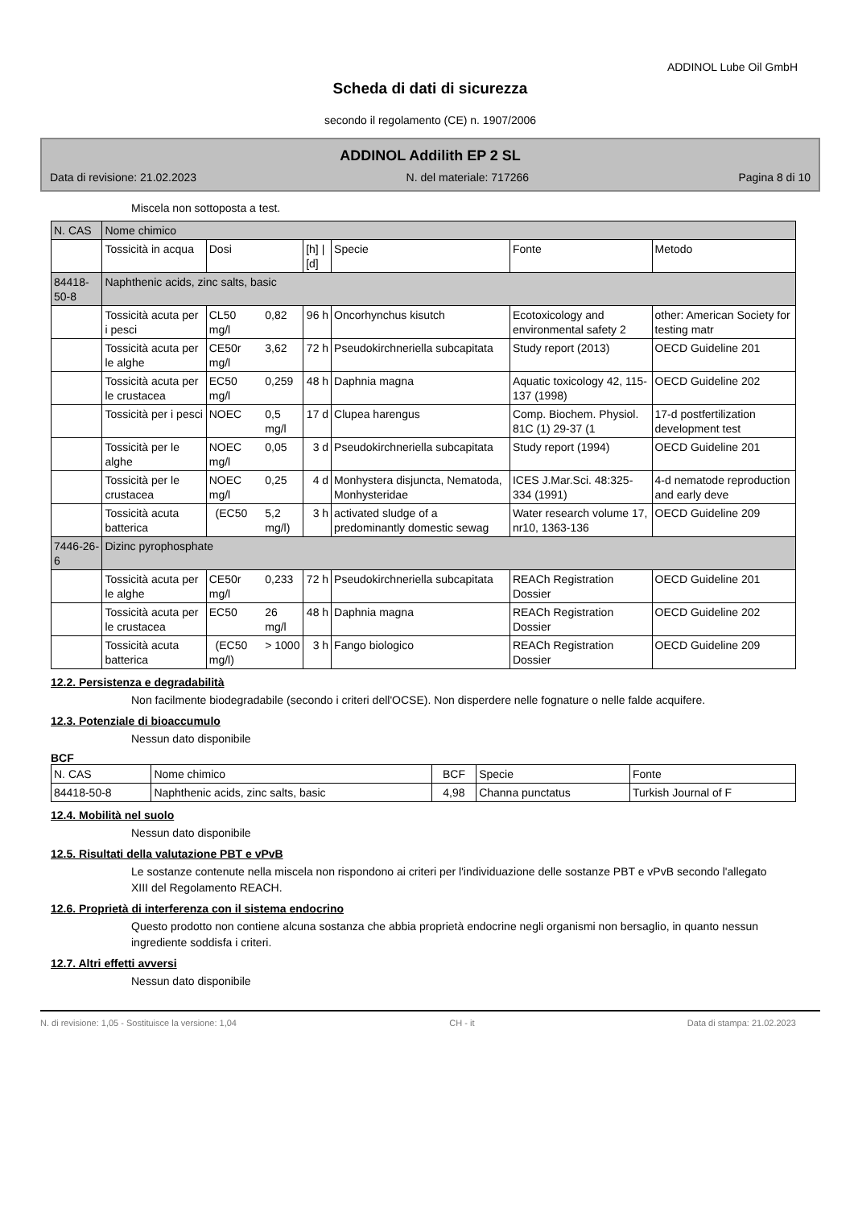ADDINOL Lube Oil GmbH
Scheda di dati di sicurezza
secondo il regolamento (CE) n. 1907/2006
ADDINOL Addilith EP 2 SL
Data di revisione: 21.02.2023 N. del materiale: 717266 Pagina 8 di 10
Miscela non sottoposta a test.
| N. CAS | Nome chimico | | | | | | |
| --- | --- | --- | --- | --- | --- | --- | --- |
| | Tossicità in acqua | Dosi | | [h] / [d] | Specie | Fonte | Metodo |
| 84418-50-8 | Naphthenic acids, zinc salts, basic | | | | | | |
| | Tossicità acuta per i pesci | CL50 mg/l | 0,82 | 96 h | Oncorhynchus kisutch | Ecotoxicology and environmental safety 2 | other: American Society for testing matr |
| | Tossicità acuta per le alghe | CE50r mg/l | 3,62 | 72 h | Pseudokirchneriella subcapitata | Study report (2013) | OECD Guideline 201 |
| | Tossicità acuta per le crustacea | EC50 mg/l | 0,259 | 48 h | Daphnia magna | Aquatic toxicology 42, 115-137 (1998) | OECD Guideline 202 |
| | Tossicità per i pesci | NOEC | 0,5 mg/l | 17 d | Clupea harengus | Comp. Biochem. Physiol. 81C (1) 29-37 (1 | 17-d postfertilization development test |
| | Tossicità per le alghe | NOEC mg/l | 0,05 | 3 d | Pseudokirchneriella subcapitata | Study report (1994) | OECD Guideline 201 |
| | Tossicità per le crustacea | NOEC mg/l | 0,25 | 4 d | Monhystera disjuncta, Nematoda, Monhysteridae | ICES J.Mar.Sci. 48:325-334 (1991) | 4-d nematode reproduction and early deve |
| | Tossicità acuta batterica | (EC50 | 5,2 mg/l) | 3 h | activated sludge of a predominantly domestic sewag | Water research volume 17, nr10, 1363-136 | OECD Guideline 209 |
| 7446-26-6 | Dizinc pyrophosphate | | | | | | |
| | Tossicità acuta per le alghe | CE50r mg/l | 0,233 | 72 h | Pseudokirchneriella subcapitata | REACh Registration Dossier | OECD Guideline 201 |
| | Tossicità acuta per le crustacea | EC50 | 26 mg/l | 48 h | Daphnia magna | REACh Registration Dossier | OECD Guideline 202 |
| | Tossicità acuta batterica | (EC50 mg/l) | > 1000 | 3 h | Fango biologico | REACh Registration Dossier | OECD Guideline 209 |
12.2. Persistenza e degradabilità
Non facilmente biodegradabile (secondo i criteri dell'OCSE). Non disperdere nelle fognature o nelle falde acquifere.
12.3. Potenziale di bioaccumulo
Nessun dato disponibile
BCF
| N. CAS | Nome chimico | BCF | Specie | Fonte |
| --- | --- | --- | --- | --- |
| 84418-50-8 | Naphthenic acids, zinc salts, basic | 4,98 | Channa punctatus | Turkish Journal of F |
12.4. Mobilità nel suolo
Nessun dato disponibile
12.5. Risultati della valutazione PBT e vPvB
Le sostanze contenute nella miscela non rispondono ai criteri per l'individuazione delle sostanze PBT e vPvB secondo l'allegato XIII del Regolamento REACH.
12.6. Proprietà di interferenza con il sistema endocrino
Questo prodotto non contiene alcuna sostanza che abbia proprietà endocrine negli organismi non bersaglio, in quanto nessun ingrediente soddisfa i criteri.
12.7. Altri effetti avversi
Nessun dato disponibile
N. di revisione: 1,05 - Sostituisce la versione: 1,04 CH - it Data di stampa: 21.02.2023